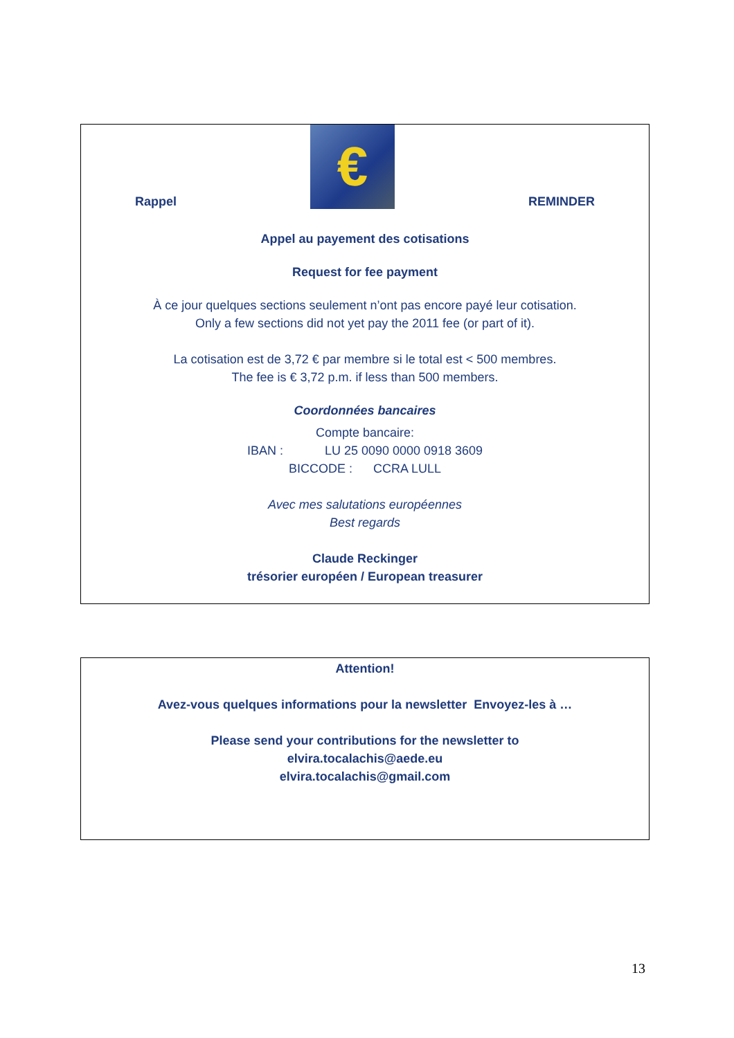Rappel
€
REMINDER
Appel au payement des cotisations
Request for fee payment
À ce jour quelques sections seulement n’ont pas encore payé leur cotisation.
Only a few sections did not yet pay the 2011 fee (or part of it).
La cotisation est de 3,72 € par membre si le total est < 500 membres.
The fee is € 3,72 p.m. if less than 500 members.
Coordonnées bancaires
Compte bancaire:
IBAN : LU 25 0090 0000 0918 3609
BICCODE : CCRA LULL
Avec mes salutations européennes
Best regards
Claude Reckinger
trésorier européen / European treasurer
Attention!
Avez-vous quelques informations pour la newsletter Envoyez-les à …
Please send your contributions for the newsletter to
elvira.tocalachis@aede.eu
elvira.tocalachis@gmail.com
13